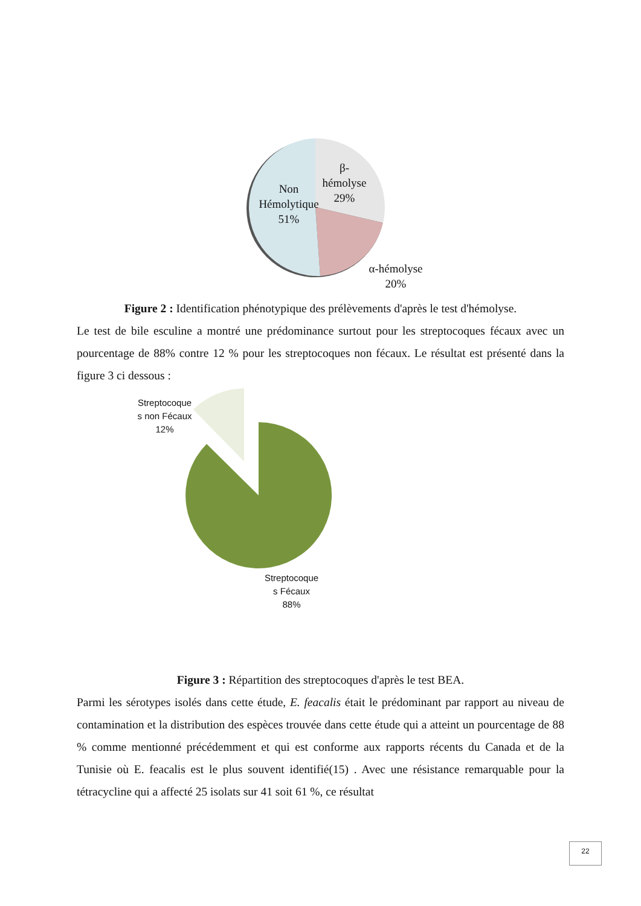β-
hémolyse
29%
Non
Hémolytique
51%
α-hémolyse
20%
Figure 2 : Identification phénotypique des prélèvements d'après le test d'hémolyse.
Le test de bile esculine a montré une prédominance surtout pour les streptocoques fécaux avec un pourcentage de 88% contre 12 % pour les streptocoques non fécaux. Le résultat est présenté dans la figure 3 ci dessous :
Streptocoque
s non Fécaux
12%
Streptocoque
s Fécaux
88%
Figure 3 : Répartition des streptocoques d'après le test BEA.
Parmi les sérotypes isolés dans cette étude, E. feacalis était le prédominant par rapport au niveau de contamination et la distribution des espèces trouvée dans cette étude qui a atteint un pourcentage de 88 % comme mentionné précédemment et qui est conforme aux rapports récents du Canada et de la Tunisie où E. feacalis est le plus souvent identifié(15) . Avec une résistance remarquable pour la tétracycline qui a affecté 25 isolats sur 41 soit 61 %, ce résultat
22